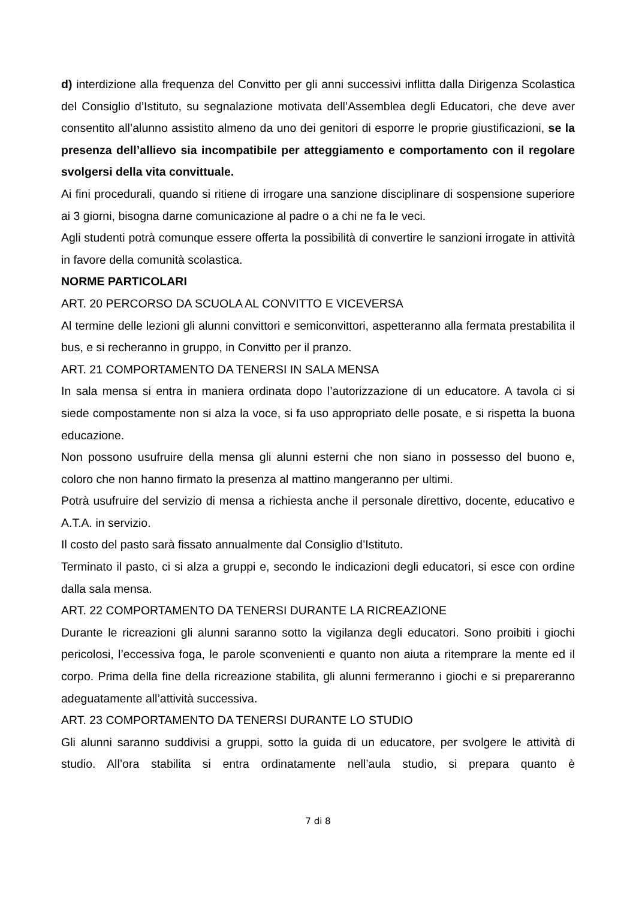d) interdizione alla frequenza del Convitto per gli anni successivi inflitta dalla Dirigenza Scolastica del Consiglio d’Istituto, su segnalazione motivata dell’Assemblea degli Educatori, che deve aver consentito all’alunno assistito almeno da uno dei genitori di esporre le proprie giustificazioni, se la presenza dell’allievo sia incompatibile per atteggiamento e comportamento con il regolare svolgersi della vita convittuale.
Ai fini procedurali, quando si ritiene di irrogare una sanzione disciplinare di sospensione superiore ai 3 giorni, bisogna darne comunicazione al padre o a chi ne fa le veci.
Agli studenti potrà comunque essere offerta la possibilità di convertire le sanzioni irrogate in attività in favore della comunità scolastica.
NORME PARTICOLARI
ART. 20 PERCORSO DA SCUOLA AL CONVITTO E VICEVERSA
Al termine delle lezioni gli alunni convittori e semiconvittori, aspetteranno alla fermata prestabilita il bus, e si recheranno in gruppo, in Convitto per il pranzo.
ART. 21 COMPORTAMENTO DA TENERSI IN SALA MENSA
In sala mensa si entra in maniera ordinata dopo l’autorizzazione di un educatore. A tavola ci si siede compostamente non si alza la voce, si fa uso appropriato delle posate, e si rispetta la buona educazione.
Non possono usufruire della mensa gli alunni esterni che non siano in possesso del buono e, coloro che non hanno firmato la presenza al mattino mangeranno per ultimi.
Potrà usufruire del servizio di mensa a richiesta anche il personale direttivo, docente, educativo e A.T.A. in servizio.
Il costo del pasto sarà fissato annualmente dal Consiglio d’Istituto.
Terminato il pasto, ci si alza a gruppi e, secondo le indicazioni degli educatori, si esce con ordine dalla sala mensa.
ART. 22 COMPORTAMENTO DA TENERSI DURANTE LA RICREAZIONE
Durante le ricreazioni gli alunni saranno sotto la vigilanza degli educatori. Sono proibiti i giochi pericolosi, l’eccessiva foga, le parole sconvenienti e quanto non aiuta a ritemprare la mente ed il corpo. Prima della fine della ricreazione stabilita, gli alunni fermeranno i giochi e si prepareranno adeguatamente all’attività successiva.
ART. 23 COMPORTAMENTO DA TENERSI DURANTE LO STUDIO
Gli alunni saranno suddivisi a gruppi, sotto la guida di un educatore, per svolgere le attività di studio. All’ora stabilita si entra ordinatamente nell’aula studio, si prepara quanto è
7 di 8